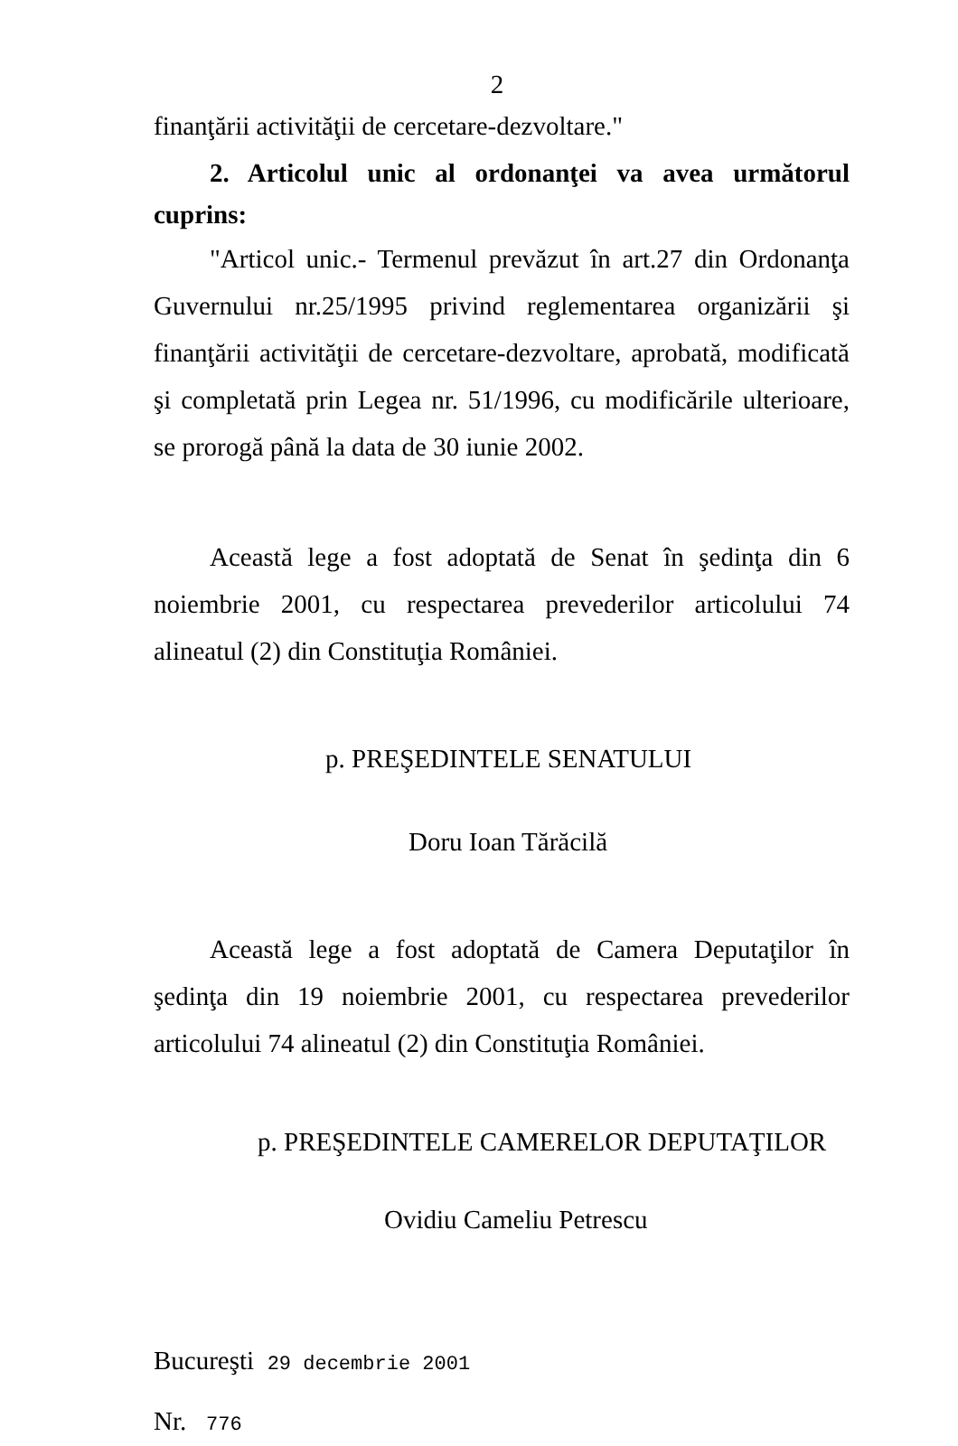2
finanţării activităţii de cercetare-dezvoltare."
2. Articolul unic al ordonanţei va avea următorul cuprins:
"Articol unic.- Termenul prevăzut în art.27 din Ordonanţa Guvernului nr.25/1995 privind reglementarea organizării şi finanţării activităţii de cercetare-dezvoltare, aprobată, modificată şi completată prin Legea nr. 51/1996, cu modificările ulterioare, se prorogă până la data de 30 iunie 2002.
Această lege a fost adoptată de Senat în şedinţa din 6 noiembrie 2001, cu respectarea prevederilor articolului 74 alineatul (2) din Constituţia României.
p. PREŞEDINTELE SENATULUI
Doru Ioan Tărăcilă
Această lege a fost adoptată de Camera Deputaţilor în şedinţa din 19 noiembrie 2001, cu respectarea prevederilor articolului 74 alineatul (2) din Constituţia României.
p. PREŞEDINTELE CAMERELOR DEPUTAŢILOR
Ovidiu Cameliu Petrescu
Bucureşti 29 decembrie 2001
Nr. 776